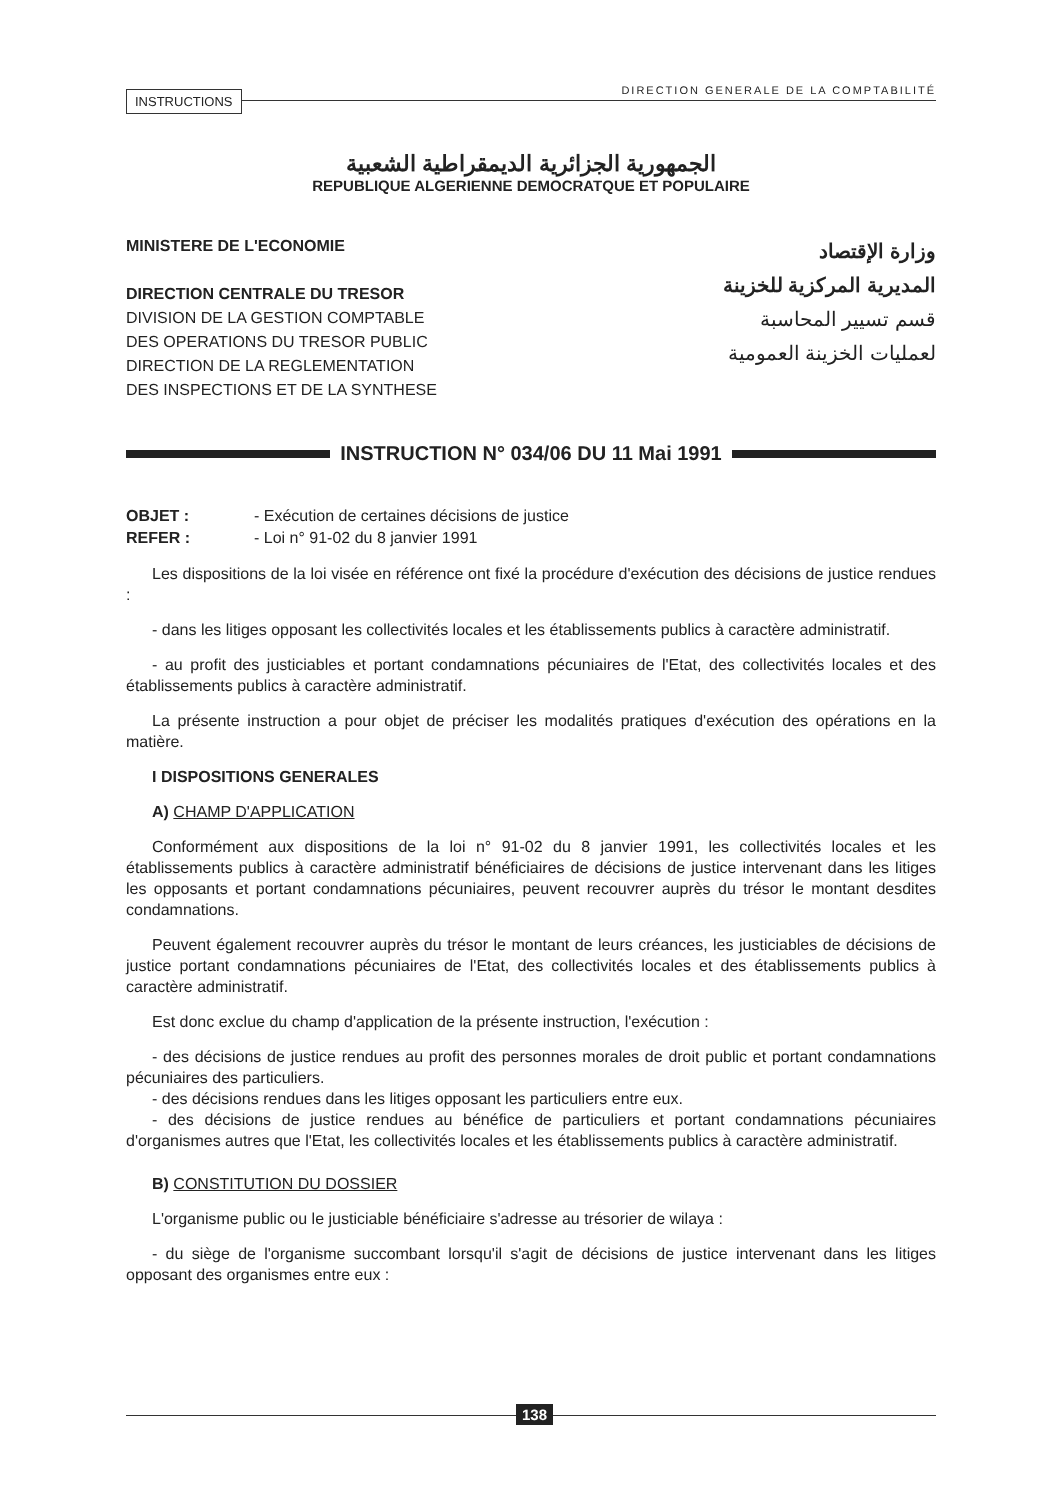INSTRUCTIONS
DIRECTION GENERALE DE LA COMPTABILITÉ
الجمهورية الجزائرية الديمقراطية الشعبية
REPUBLIQUE ALGERIENNE DEMOCRATQUE ET POPULAIRE
MINISTERE DE L'ECONOMIE
DIRECTION CENTRALE DU TRESOR
DIVISION DE LA GESTION COMPTABLE
DES OPERATIONS DU TRESOR PUBLIC
DIRECTION DE LA REGLEMENTATION
DES INSPECTIONS ET DE LA SYNTHESE
وزارة الإقتصاد
المديرية المركزية للخزينة
قسم تسيير المحاسبة
لعمليات الخزينة العمومية
INSTRUCTION N° 034/06 DU 11 Mai 1991
OBJET : - Exécution de certaines décisions de justice
REFER : - Loi n° 91-02 du 8 janvier 1991
Les dispositions de la loi visée en référence ont fixé la procédure d'exécution des décisions de justice rendues :
- dans les litiges opposant les collectivités locales et les établissements publics à caractère administratif.
- au profit des justiciables et portant condamnations pécuniaires de l'Etat, des collectivités locales et des établissements publics à caractère administratif.
La présente instruction a pour objet de préciser les modalités pratiques d'exécution des opérations en la matière.
I DISPOSITIONS GENERALES
A) CHAMP D'APPLICATION
Conformément aux dispositions de la loi n° 91-02 du 8 janvier 1991, les collectivités locales et les établissements publics à caractère administratif bénéficiaires de décisions de justice intervenant dans les litiges les opposants et portant condamnations pécuniaires, peuvent recouvrer auprès du trésor le montant desdites condamnations.
Peuvent également recouvrer auprès du trésor le montant de leurs créances, les justiciables de décisions de justice portant condamnations pécuniaires de l'Etat, des collectivités locales et des établissements publics à caractère administratif.
Est donc exclue du champ d'application de la présente instruction, l'exécution :
- des décisions de justice rendues au profit des personnes morales de droit public et portant condamnations pécuniaires des particuliers.
- des décisions rendues dans les litiges opposant les particuliers entre eux.
- des décisions de justice rendues au bénéfice de particuliers et portant condamnations pécuniaires d'organismes autres que l'Etat, les collectivités locales et les établissements publics à caractère administratif.
B) CONSTITUTION DU DOSSIER
L'organisme public ou le justiciable bénéficiaire s'adresse au trésorier de wilaya :
- du siège de l'organisme succombant lorsqu'il s'agit de décisions de justice intervenant dans les litiges opposant des organismes entre eux :
138